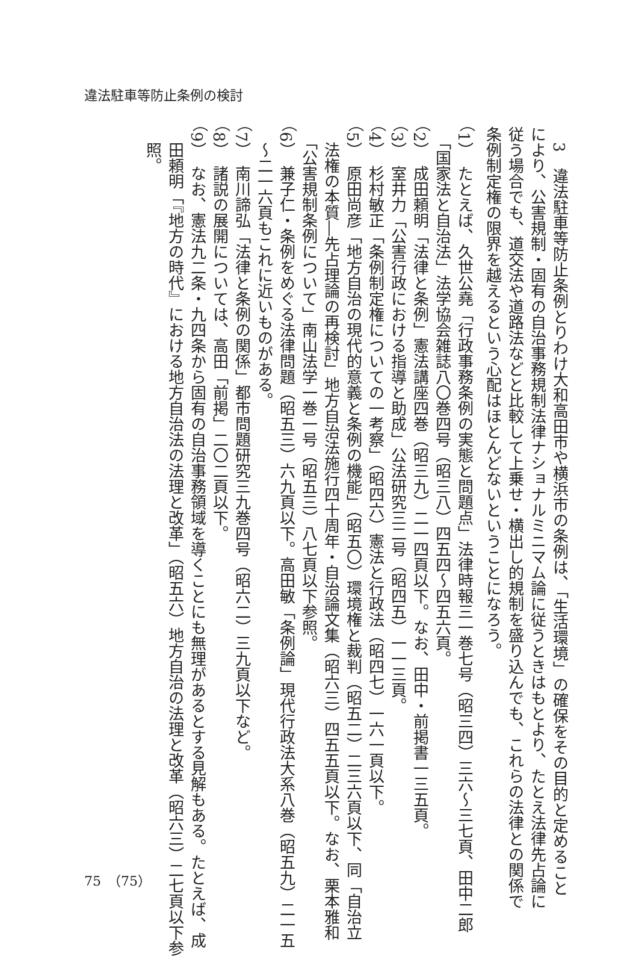違法駐車等防止条例の検討
　3　違法駐車等防止条例とりわけ大和高田市や横浜市の条例は、「生活環境」の確保をその目的と定めること
により、公害規制・固有の自治事務規制法律ナショナルミニマム論に従うときはもとより、たとえ法律先占論に
従う場合でも、道交法や道路法などと比較して上乗せ・横出し的規制を盛り込んでも、これらの法律との関係で
条例制定権の限界を越えるという心配はほとんどないということになろう。
（1）　たとえば、久世公堯「行政事務条例の実態と問題点」法律時報三一巻七号（昭三四）三六～三七頁、田中二郎
　「国家法と自治法」法学協会雑誌八〇巻四号（昭三八）四五四～四五六頁。
（2）　成田頼明「法律と条例」憲法講座四巻（昭三九）二一四頁以下。なお、田中・前掲書一三五頁。
（3）　室井力「公害行政における指導と助成」公法研究三二号（昭四五）一一三頁。
（4）　杉村敏正「条例制定権についての一考察」（昭四六）憲法と行政法（昭四七）一六一頁以下。
（5）　原田尚彦「地方自治の現代的意義と条例の機能」（昭五〇）環境権と裁判（昭五二）二三六頁以下、同「自治立
　法権の本質―先占理論の再検討」地方自治法施行四十周年・自治論文集（昭六三）四五五頁以下。なお、栗本雅和
　「公害規制条例について」南山法学一巻一号（昭五三）八七頁以下参照。
（6）　兼子仁・条例をめぐる法律問題（昭五三）六九頁以下。高田敏「条例論」現代行政法大系八巻（昭五九）二一五
　～二一六頁もこれに近いものがある。
（7）　南川諦弘「法律と条例の関係」都市問題研究三九巻四号（昭六二）三九頁以下など。
（8）　諸説の展開については、高田「前掲」二〇二頁以下。
（9）　なお、憲法九二条・九四条から固有の自治事務領域を導くことにも無理があるとする見解もある。たとえば、成
　田頼明「『地方の時代』における地方自治法の法理と改革」（昭五六）地方自治の法理と改革（昭六三）二七頁以下参
　照。
75　（75）